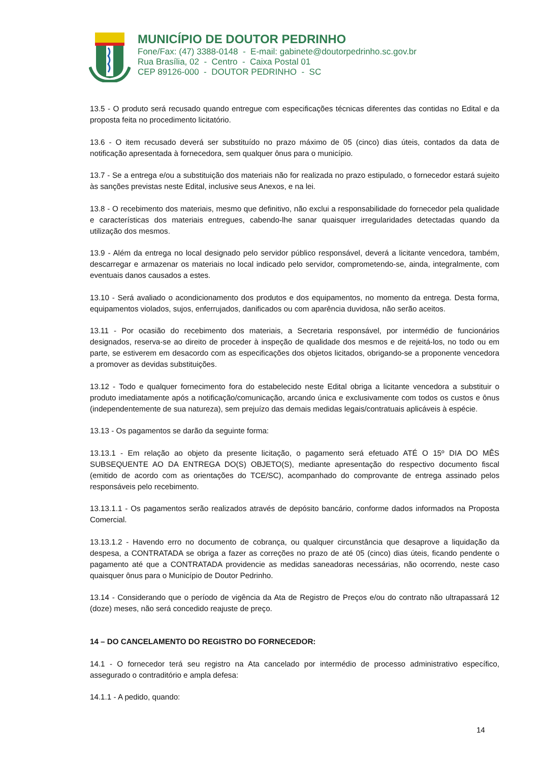MUNICÍPIO DE DOUTOR PEDRINHO
Fone/Fax: (47) 3388-0148 - E-mail: gabinete@doutorpedrinho.sc.gov.br
Rua Brasília, 02 - Centro - Caixa Postal 01
CEP 89126-000 - DOUTOR PEDRINHO - SC
13.5 - O produto será recusado quando entregue com especificações técnicas diferentes das contidas no Edital e da proposta feita no procedimento licitatório.
13.6 - O item recusado deverá ser substituído no prazo máximo de 05 (cinco) dias úteis, contados da data de notificação apresentada à fornecedora, sem qualquer ônus para o município.
13.7 - Se a entrega e/ou a substituição dos materiais não for realizada no prazo estipulado, o fornecedor estará sujeito às sanções previstas neste Edital, inclusive seus Anexos, e na lei.
13.8 - O recebimento dos materiais, mesmo que definitivo, não exclui a responsabilidade do fornecedor pela qualidade e características dos materiais entregues, cabendo-lhe sanar quaisquer irregularidades detectadas quando da utilização dos mesmos.
13.9 - Além da entrega no local designado pelo servidor público responsável, deverá a licitante vencedora, também, descarregar e armazenar os materiais no local indicado pelo servidor, comprometendo-se, ainda, integralmente, com eventuais danos causados a estes.
13.10 - Será avaliado o acondicionamento dos produtos e dos equipamentos, no momento da entrega. Desta forma, equipamentos violados, sujos, enferrujados, danificados ou com aparência duvidosa, não serão aceitos.
13.11 - Por ocasião do recebimento dos materiais, a Secretaria responsável, por intermédio de funcionários designados, reserva-se ao direito de proceder à inspeção de qualidade dos mesmos e de rejeitá-los, no todo ou em parte, se estiverem em desacordo com as especificações dos objetos licitados, obrigando-se a proponente vencedora a promover as devidas substituições.
13.12 - Todo e qualquer fornecimento fora do estabelecido neste Edital obriga a licitante vencedora a substituir o produto imediatamente após a notificação/comunicação, arcando única e exclusivamente com todos os custos e ônus (independentemente de sua natureza), sem prejuízo das demais medidas legais/contratuais aplicáveis à espécie.
13.13 - Os pagamentos se darão da seguinte forma:
13.13.1 - Em relação ao objeto da presente licitação, o pagamento será efetuado ATÉ O 15º DIA DO MÊS SUBSEQUENTE AO DA ENTREGA DO(S) OBJETO(S), mediante apresentação do respectivo documento fiscal (emitido de acordo com as orientações do TCE/SC), acompanhado do comprovante de entrega assinado pelos responsáveis pelo recebimento.
13.13.1.1 - Os pagamentos serão realizados através de depósito bancário, conforme dados informados na Proposta Comercial.
13.13.1.2 - Havendo erro no documento de cobrança, ou qualquer circunstância que desaprove a liquidação da despesa, a CONTRATADA se obriga a fazer as correções no prazo de até 05 (cinco) dias úteis, ficando pendente o pagamento até que a CONTRATADA providencie as medidas saneadoras necessárias, não ocorrendo, neste caso quaisquer ônus para o Município de Doutor Pedrinho.
13.14 - Considerando que o período de vigência da Ata de Registro de Preços e/ou do contrato não ultrapassará 12 (doze) meses, não será concedido reajuste de preço.
14 – DO CANCELAMENTO DO REGISTRO DO FORNECEDOR:
14.1 - O fornecedor terá seu registro na Ata cancelado por intermédio de processo administrativo específico, assegurado o contraditório e ampla defesa:
14.1.1 - A pedido, quando:
14